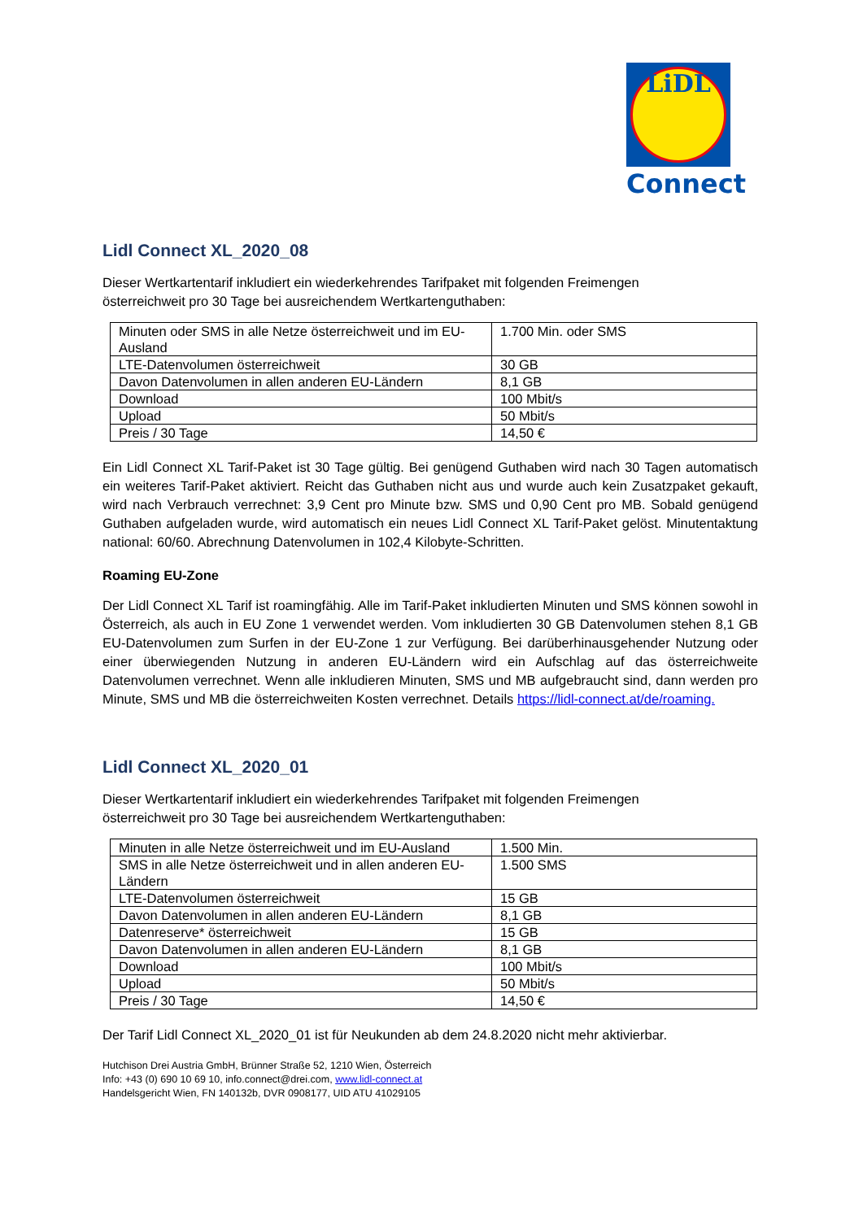LiDL
Connect
Lidl Connect XL_2020_08
Dieser Wertkartentarif inkludiert ein wiederkehrendes Tarifpaket mit folgenden Freimengen
österreichweit pro 30 Tage bei ausreichendem Wertkartenguthaben:
| Minuten oder SMS in alle Netze österreichweit und im EU-Ausland | 1.700 Min. oder SMS |
| LTE-Datenvolumen österreichweit | 30 GB |
| Davon Datenvolumen in allen anderen EU-Ländern | 8,1 GB |
| Download | 100 Mbit/s |
| Upload | 50 Mbit/s |
| Preis / 30 Tage | 14,50 € |
Ein Lidl Connect XL Tarif-Paket ist 30 Tage gültig. Bei genügend Guthaben wird nach 30 Tagen automatisch ein weiteres Tarif-Paket aktiviert. Reicht das Guthaben nicht aus und wurde auch kein Zusatzpaket gekauft, wird nach Verbrauch verrechnet: 3,9 Cent pro Minute bzw. SMS und 0,90 Cent pro MB. Sobald genügend Guthaben aufgeladen wurde, wird automatisch ein neues Lidl Connect XL Tarif-Paket gelöst. Minutentaktung national: 60/60. Abrechnung Datenvolumen in 102,4 Kilobyte-Schritten.
Roaming EU-Zone
Der Lidl Connect XL Tarif ist roamingfähig. Alle im Tarif-Paket inkludierten Minuten und SMS können sowohl in Österreich, als auch in EU Zone 1 verwendet werden. Vom inkludierten 30 GB Datenvolumen stehen 8,1 GB EU-Datenvolumen zum Surfen in der EU-Zone 1 zur Verfügung. Bei darüberhinausgehender Nutzung oder einer überwiegenden Nutzung in anderen EU-Ländern wird ein Aufschlag auf das österreichweite Datenvolumen verrechnet. Wenn alle inkludieren Minuten, SMS und MB aufgebraucht sind, dann werden pro Minute, SMS und MB die österreichweiten Kosten verrechnet. Details https://lidl-connect.at/de/roaming.
Lidl Connect XL_2020_01
Dieser Wertkartentarif inkludiert ein wiederkehrendes Tarifpaket mit folgenden Freimengen
österreichweit pro 30 Tage bei ausreichendem Wertkartenguthaben:
| Minuten in alle Netze österreichweit und im EU-Ausland | 1.500 Min. |
| SMS in alle Netze österreichweit und in allen anderen EU-Ländern | 1.500 SMS |
| LTE-Datenvolumen österreichweit | 15 GB |
| Davon Datenvolumen in allen anderen EU-Ländern | 8,1 GB |
| Datenreserve* österreichweit | 15 GB |
| Davon Datenvolumen in allen anderen EU-Ländern | 8,1 GB |
| Download | 100 Mbit/s |
| Upload | 50 Mbit/s |
| Preis / 30 Tage | 14,50 € |
Der Tarif Lidl Connect XL_2020_01 ist für Neukunden ab dem 24.8.2020 nicht mehr aktivierbar.
Hutchison Drei Austria GmbH, Brünner Straße 52, 1210 Wien, Österreich
Info: +43 (0) 690 10 69 10, info.connect@drei.com, www.lidl-connect.at
Handelsgericht Wien, FN 140132b, DVR 0908177, UID ATU 41029105